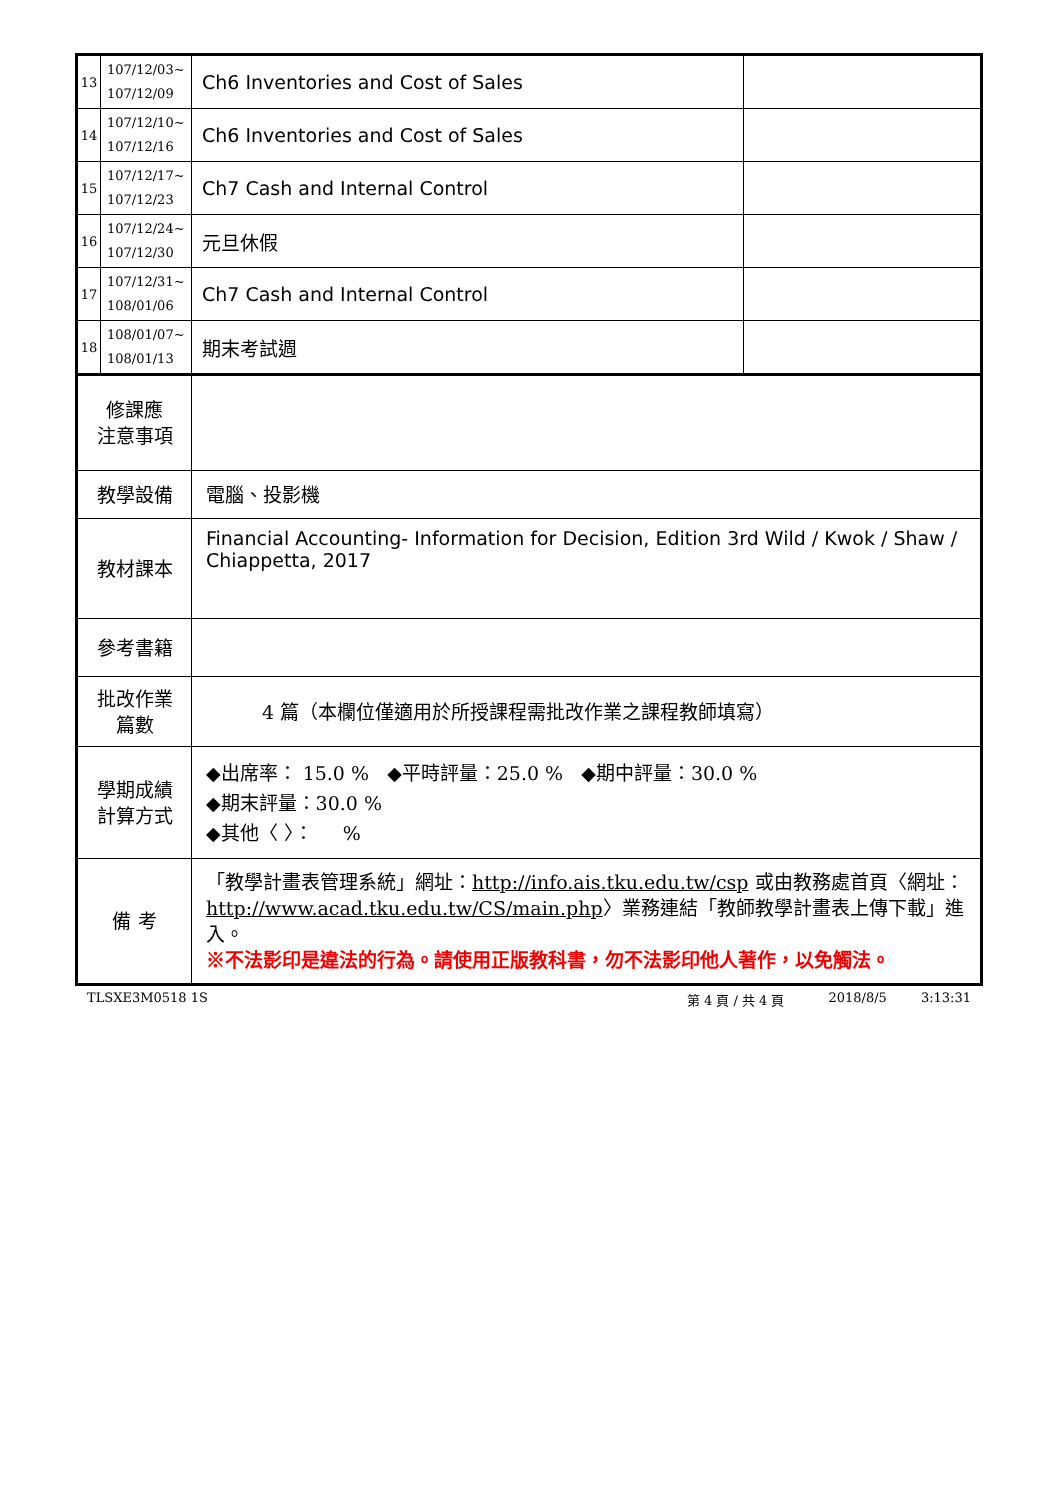| 13 | 107/12/03~ 107/12/09 | Ch6 Inventories and Cost of Sales | |
| 14 | 107/12/10~ 107/12/16 | Ch6 Inventories and Cost of Sales | |
| 15 | 107/12/17~ 107/12/23 | Ch7 Cash and Internal Control | |
| 16 | 107/12/24~ 107/12/30 | 元旦休假 | |
| 17 | 107/12/31~ 108/01/06 | Ch7 Cash and Internal Control | |
| 18 | 108/01/07~ 108/01/13 | 期末考試週 | |
| 修課應 注意事項 | | | |
| 教學設備 | | 電腦、投影機 | |
| 教材課本 | | Financial Accounting- Information for Decision, Edition 3rd Wild / Kwok / Shaw / Chiappetta, 2017 | |
| 參考書籍 | | | |
| 批改作業 篇數 | | 4 篇（本欄位僅適用於所授課程需批改作業之課程教師填寫） | |
| 學期成績 計算方式 | | ◆出席率： 15.0 % ◆平時評量：25.0 % ◆期中評量：30.0 % ◆期末評量：30.0 % ◆其他〈 〉： % | |
| 備 考 | | 「教學計畫表管理系統」網址： http://info.ais.tku.edu.tw/csp 或由教務處首頁〈網址： http://www.acad.tku.edu.tw/CS/main.php 〉業務連結「教師教學計畫表上傳下載」進入。 ※不法影印是違法的行為。請使用正版教科書，勿不法影印他人著作，以免觸法。 | |
TLSXE3M0518 1S 第 4 頁 / 共 4 頁 2018/8/5 3:13:31